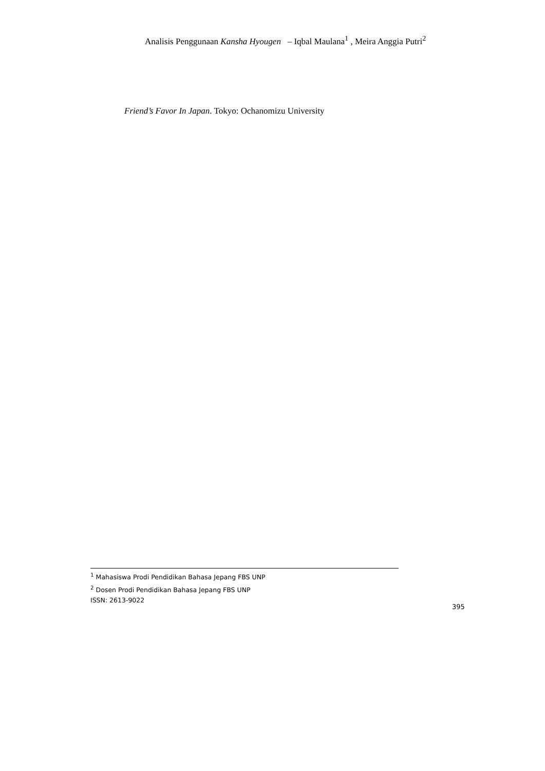Analisis Penggunaan Kansha Hyougen – Iqbal Maulana<sup>1</sup> , Meira Anggia Putri<sup>2</sup>
Friend’s Favor In Japan. Tokyo: Ochanomizu University
<sup>1</sup> Mahasiswa Prodi Pendidikan Bahasa Jepang FBS UNP
<sup>2</sup> Dosen Prodi Pendidikan Bahasa Jepang FBS UNP
ISSN: 2613-9022
395